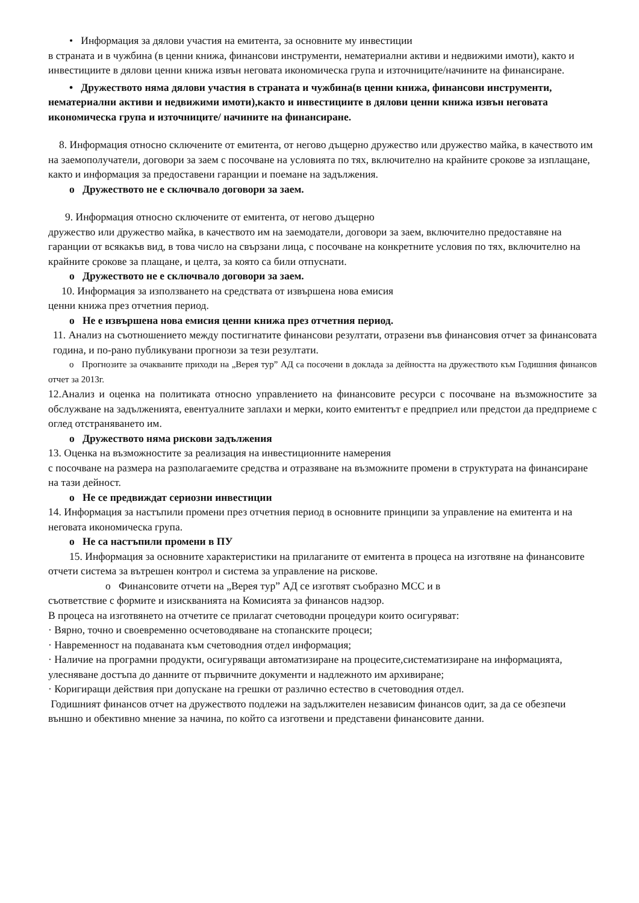• Информация за дялови участия на емитента, за основните му инвестиции
в страната и в чужбина (в ценни книжа, финансови инструменти, нематериални активи и недвижими имоти), както и инвестициите в дялови ценни книжа извън неговата икономическа група и източниците/начините на финансиране.
• Дружеството няма дялови участия в страната и чужбина(в ценни книжа, финансови инструменти, нематериални активи и недвижими имоти),както и инвестициите в дялови ценни книжа извън неговата икономическа група и източниците/ начините на финансиране.
8. Информация относно сключените от емитента, от негово дъщерно дружество или дружество майка, в качеството им на заемополучатели, договори за заем с посочване на условията по тях, включително на крайните срокове за изплащане, както и информация за предоставени гаранции и поемане на задължения.
o Дружеството не е сключвало договори за заем.
9. Информация относно сключените от емитента, от негово дъщерно
дружество или дружество майка, в качеството им на заемодатели, договори за заем, включително предоставяне на гаранции от всякакъв вид, в това число на свързани лица, с посочване на конкретните условия по тях, включително на крайните срокове за плащане, и целта, за която са били отпуснати.
o Дружеството не е сключвало договори за заем.
10. Информация за използването на средствата от извършена нова емисия
ценни книжа през отчетния период.
o Не е извършена нова емисия ценни книжа през отчетния период.
11. Анализ на съотношението между постигнатите финансови резултати, отразени във финансовия отчет за финансовата година, и по-рано публикувани прогнози за тези резултати.
o Прогнозите за очакваните приходи на „Верея тур” АД са посочени в доклада за дейността на дружеството към Годишния финансов отчет за 2013г.
12.Анализ и оценка на политиката относно управлението на финансовите ресурси с посочване на възможностите за обслужване на задълженията, евентуалните заплахи и мерки, които емитентът е предприел или предстои да предприеме с оглед отстраняването им.
o Дружеството няма рискови задължения
13. Оценка на възможностите за реализация на инвестиционните намерения
с посочване на размера на разполагаемите средства и отразяване на възможните промени в структурата на финансиране на тази дейност.
o Не се предвиждат сериозни инвестиции
14. Информация за настъпили промени през отчетния период в основните принципи за управление на емитента и на неговата икономическа група.
o Не са настъпили промени в ПУ
15. Информация за основните характеристики на прилаганите от емитента в процеса на изготвяне на финансовите отчети система за вътрешен контрол и система за управление на рискове.
o Финансовите отчети на „Верея тур” АД се изготвят съобразно МСС и в
съответствие с формите и изискванията на Комисията за финансов надзор.
В процеса на изготвянето на отчетите се прилагат счетоводни процедури които осигуряват:
· Вярно, точно и своевременно осчетоводяване на стопанските процеси;
· Навременност на подаваната към счетоводния отдел информация;
· Наличие на програмни продукти, осигуряващи автоматизиране на процесите,систематизиране на информацията, улесняване достъпа до данните от първичните документи и надлежното им архивиране;
· Коригиращи действия при допускане на грешки от различно естество в счетоводния отдел.
Годишният финансов отчет на дружеството подлежи на задължителен независим финансов одит, за да се обезпечи външно и обективно мнение за начина, по който са изготвени и представени финансовите данни.